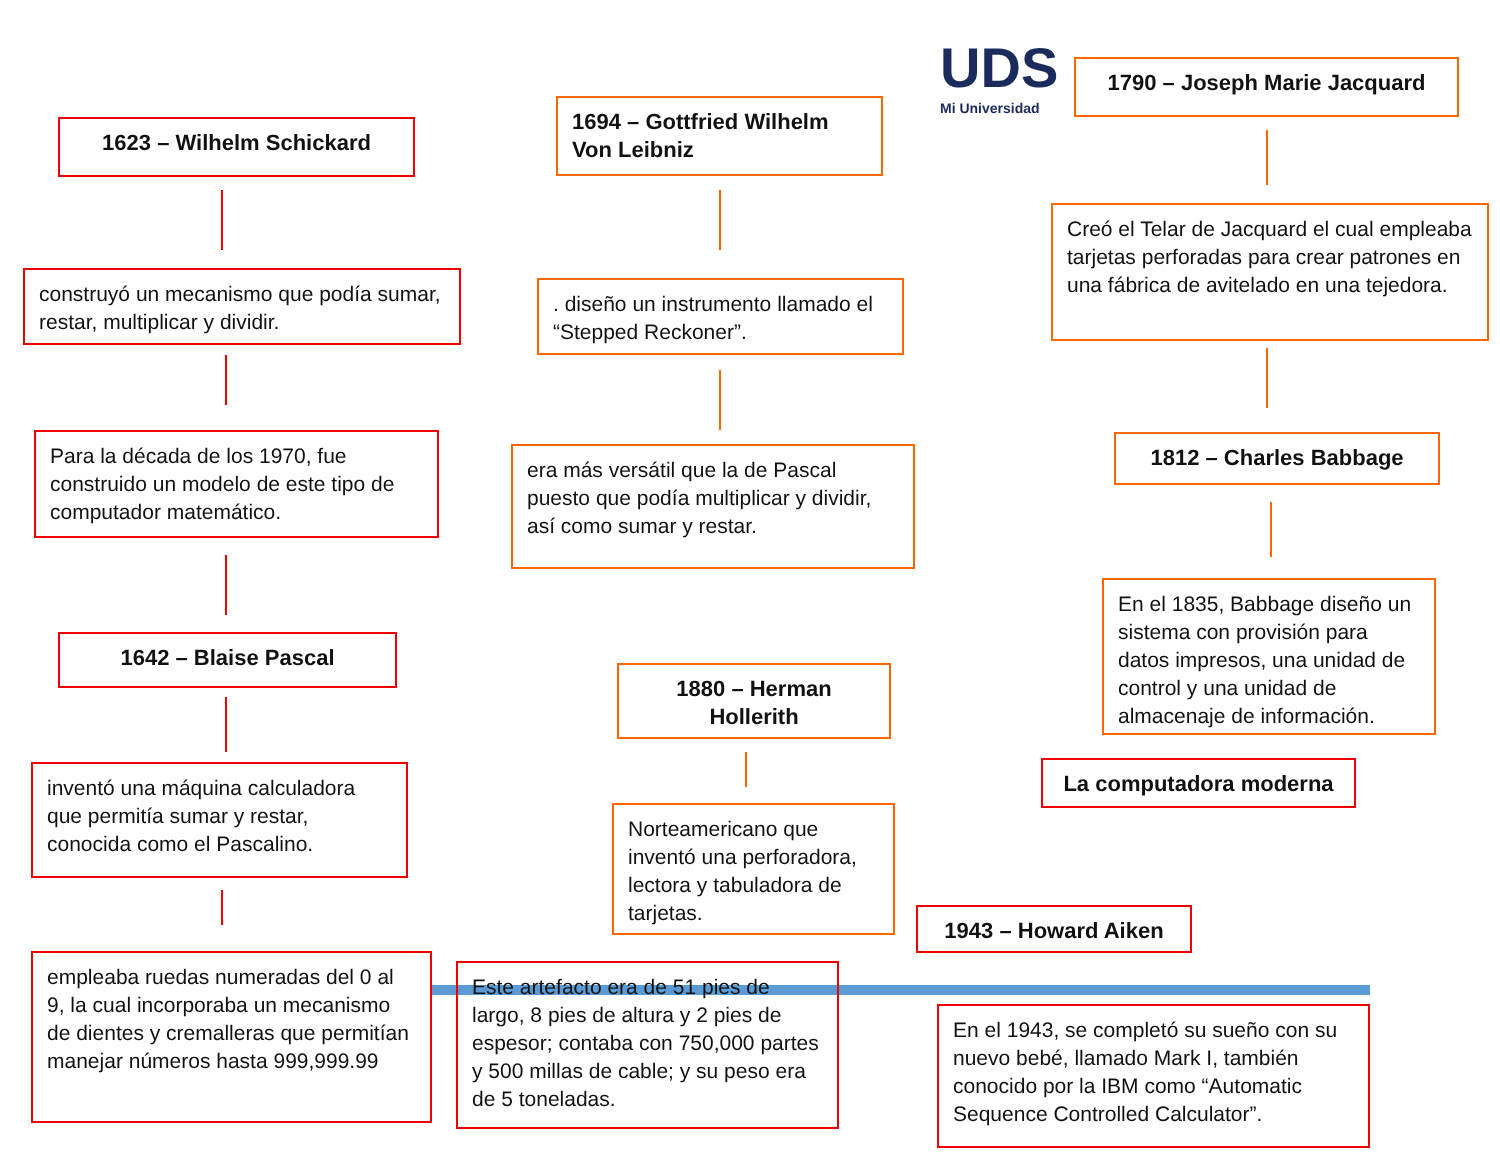UDS
Mi Universidad
1623 – Wilhelm Schickard
construyó un mecanismo que podía sumar, restar, multiplicar y dividir.
Para la década de los 1970, fue construido un modelo de este tipo de computador matemático.
1642 – Blaise Pascal
inventó una máquina calculadora que permitía sumar y restar, conocida como el Pascalino.
empleaba ruedas numeradas del 0 al 9, la cual incorporaba un mecanismo de dientes y cremalleras que permitían manejar números hasta 999,999.99
1694 – Gottfried Wilhelm Von Leibniz
. diseño un instrumento llamado el “Stepped Reckoner”.
era más versátil que la de Pascal puesto que podía multiplicar y dividir, así como sumar y restar.
1880 – Herman Hollerith
Norteamericano que inventó una perforadora, lectora y tabuladora de tarjetas.
Este artefacto era de 51 pies de largo, 8 pies de altura y 2 pies de espesor; contaba con 750,000 partes y 500 millas de cable; y su peso era de 5 toneladas.
1790 – Joseph Marie Jacquard
Creó el Telar de Jacquard el cual empleaba tarjetas perforadas para crear patrones en una fábrica de avitelado en una tejedora.
1812 – Charles Babbage
En el 1835, Babbage diseño un sistema con provisión para datos impresos, una unidad de control y una unidad de almacenaje de información.
La computadora moderna
1943 – Howard Aiken
En el 1943, se completó su sueño con su nuevo bebé, llamado Mark I, también conocido por la IBM como “Automatic Sequence Controlled Calculator”.